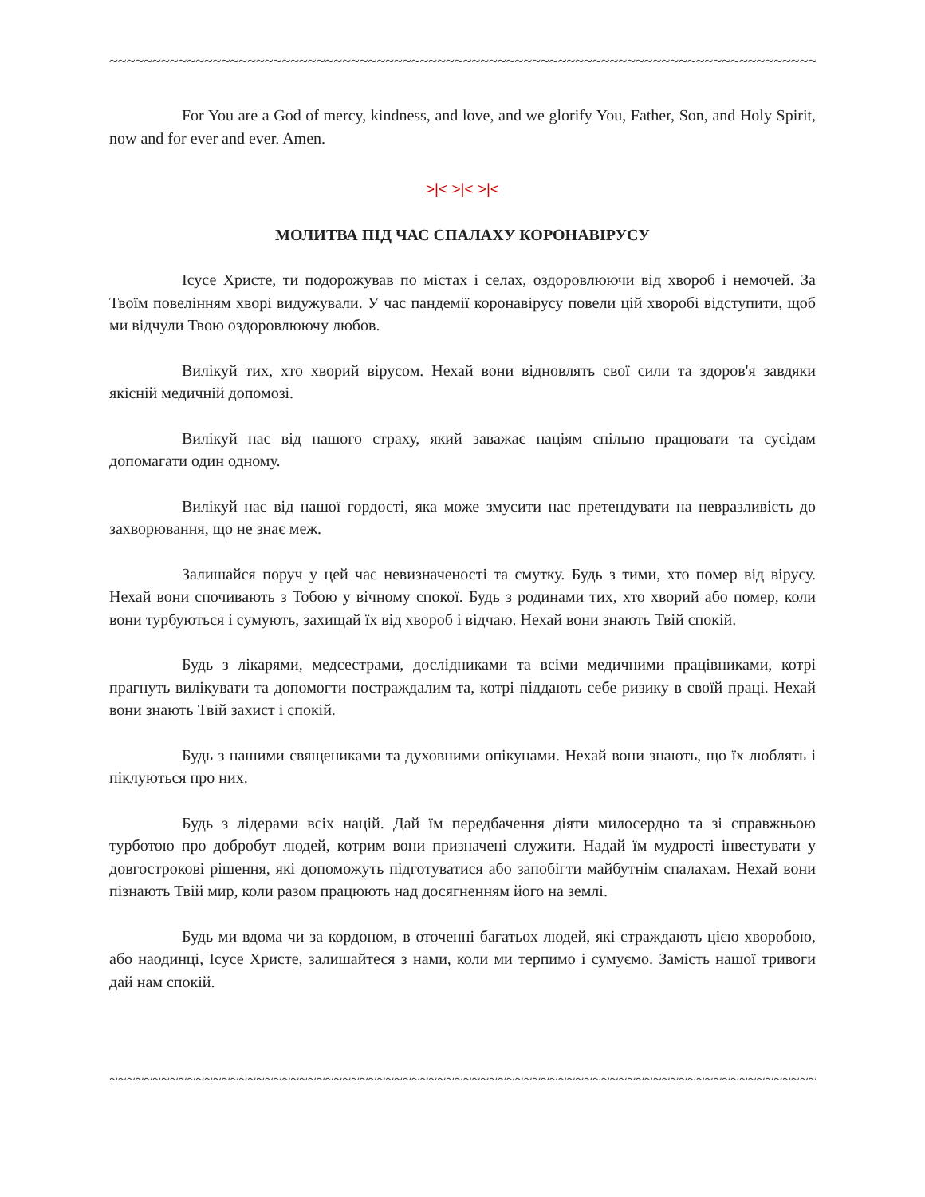~~~~~~~~~~~~~~~~~~~~~~~~~~~~~~~~~~~~~~~~~~~~~~~~~~~~~~~~~~~~~~~~~~~~~~~~~~~~~~~~~~~~~~~~~~~~~~~~~~
For You are a God of mercy, kindness, and love, and we glorify You, Father, Son, and Holy Spirit, now and for ever and ever. Amen.
>|< >|< >|<
МОЛИТВА ПІД ЧАС СПАЛАХУ КОРОНАВІРУСУ
Ісусе Христе, ти подорожував по містах і селах, оздоровлюючи від хвороб і немочей. За Твоїм повелінням хворі видужували. У час пандемії коронавірусу повели цій хворобі відступити, щоб ми відчули Твою оздоровлюючу любов.
Вилікуй тих, хто хворий вірусом. Нехай вони відновлять свої сили та здоров'я завдяки якісній медичній допомозі.
Вилікуй нас від нашого страху, який заважає націям спільно працювати та сусідам допомагати один одному.
Вилікуй нас від нашої гордості, яка може змусити нас претендувати на невразливість до захворювання, що не знає меж.
Залишайся поруч у цей час невизначеності та смутку. Будь з тими, хто помер від вірусу. Нехай вони спочивають з Тобою у вічному спокої. Будь з родинами тих, хто хворий або помер, коли вони турбуються і сумують, захищай їх від хвороб і відчаю. Нехай вони знають Твій спокій.
Будь з лікарями, медсестрами, дослідниками та всіми медичними працівниками, котрі прагнуть вилікувати та допомогти постраждалим та, котрі піддають себе ризику в своїй праці. Нехай вони знають Твій захист і спокій.
Будь з нашими священиками та духовними опікунами. Нехай вони знають, що їх люблять і піклуються про них.
Будь з лідерами всіх націй. Дай їм передбачення діяти милосердно та зі справжньою турботою про добробут людей, котрим вони призначені служити. Надай їм мудрості інвестувати у довгострокові рішення, які допоможуть підготуватися або запобігти майбутнім спалахам. Нехай вони пізнають Твій мир, коли разом працюють над досягненням його на землі.
Будь ми вдома чи за кордоном, в оточенні багатьох людей, які страждають цією хворобою, або наодинці, Ісусе Христе, залишайтеся з нами, коли ми терпимо і сумуємо. Замість нашої тривоги дай нам спокій.
~~~~~~~~~~~~~~~~~~~~~~~~~~~~~~~~~~~~~~~~~~~~~~~~~~~~~~~~~~~~~~~~~~~~~~~~~~~~~~~~~~~~~~~~~~~~~~~~~~